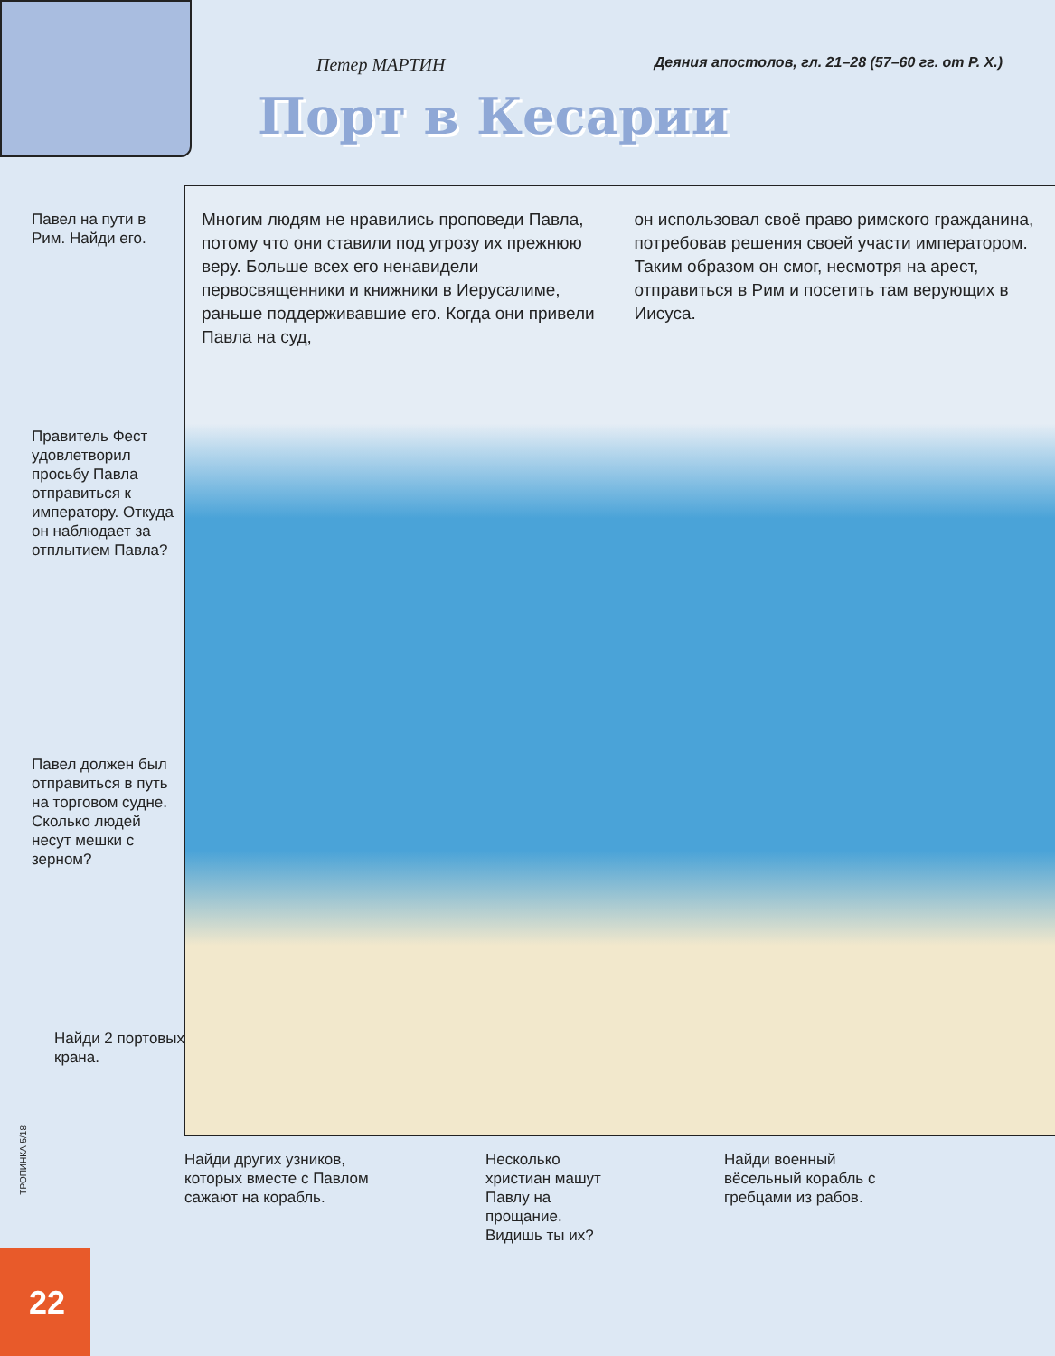Петер МАРТИН Деяния апостолов, гл. 21–28 (57–60 гг. от Р. Х.)
Порт в Кесарии
Павел на пути в Рим. Найди его.
Правитель Фест удовлетворил просьбу Павла отправиться к императору. Откуда он наблюдает за отплытием Павла?
Павел должен был отправиться в путь на торговом судне. Сколько людей несут мешки с зерном?
Найди 2 портовых крана.
Многим людям не нравились проповеди Павла, потому что они ставили под угрозу их прежнюю веру. Больше всех его ненавидели первосвященники и книжники в Иерусалиме, раньше поддерживавшие его. Когда они привели Павла на суд,
он использовал своё право римского гражданина, потребовав решения своей участи императором. Таким образом он смог, несмотря на арест, отправиться в Рим и посетить там верующих в Иисуса.
ТРОПИНКА 5/18
Найди других узников, которых вместе с Павлом сажают на корабль.
Несколько христиан машут Павлу на прощание. Видишь ты их?
Найди военный вёсельный корабль с гребцами из рабов.
22